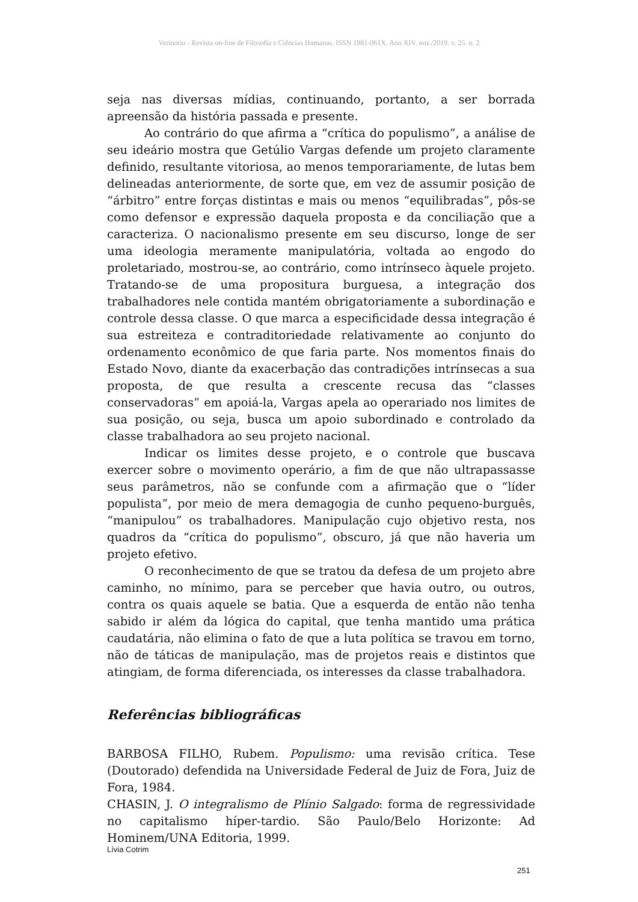Verinotio - Revista on-line de Filosofia e Ciências Humanas. ISSN 1981-061X. Ano XIV. nov./2019. v. 25. n. 2
seja nas diversas mídias, continuando, portanto, a ser borrada apreensão da história passada e presente.
Ao contrário do que afirma a “crítica do populismo”, a análise de seu ideário mostra que Getúlio Vargas defende um projeto claramente definido, resultante vitoriosa, ao menos temporariamente, de lutas bem delineadas anteriormente, de sorte que, em vez de assumir posição de “árbitro” entre forças distintas e mais ou menos “equilibradas”, pôs-se como defensor e expressão daquela proposta e da conciliação que a caracteriza. O nacionalismo presente em seu discurso, longe de ser uma ideologia meramente manipulatória, voltada ao engodo do proletariado, mostrou-se, ao contrário, como intrínseco àquele projeto. Tratando-se de uma propositura burguesa, a integração dos trabalhadores nele contida mantém obrigatoriamente a subordinação e controle dessa classe. O que marca a especificidade dessa integração é sua estreiteza e contraditoriedade relativamente ao conjunto do ordenamento econômico de que faria parte. Nos momentos finais do Estado Novo, diante da exacerbação das contradições intrínsecas a sua proposta, de que resulta a crescente recusa das “classes conservadoras” em apoiá-la, Vargas apela ao operariado nos limites de sua posição, ou seja, busca um apoio subordinado e controlado da classe trabalhadora ao seu projeto nacional.
Indicar os limites desse projeto, e o controle que buscava exercer sobre o movimento operário, a fim de que não ultrapassasse seus parâmetros, não se confunde com a afirmação que o “líder populista”, por meio de mera demagogia de cunho pequeno-burguês, “manipulou” os trabalhadores. Manipulação cujo objetivo resta, nos quadros da “crítica do populismo”, obscuro, já que não haveria um projeto efetivo.
O reconhecimento de que se tratou da defesa de um projeto abre caminho, no mínimo, para se perceber que havia outro, ou outros, contra os quais aquele se batia. Que a esquerda de então não tenha sabido ir além da lógica do capital, que tenha mantido uma prática caudatária, não elimina o fato de que a luta política se travou em torno, não de táticas de manipulação, mas de projetos reais e distintos que atingiam, de forma diferenciada, os interesses da classe trabalhadora.
Referências bibliográficas
BARBOSA FILHO, Rubem. Populismo: uma revisão crítica. Tese (Doutorado) defendida na Universidade Federal de Juiz de Fora, Juiz de Fora, 1984.
CHASIN, J. O integralismo de Plínio Salgado: forma de regressividade no capitalismo híper-tardio. São Paulo/Belo Horizonte: Ad Hominem/UNA Editoria, 1999.
Lívia Cotrim
251